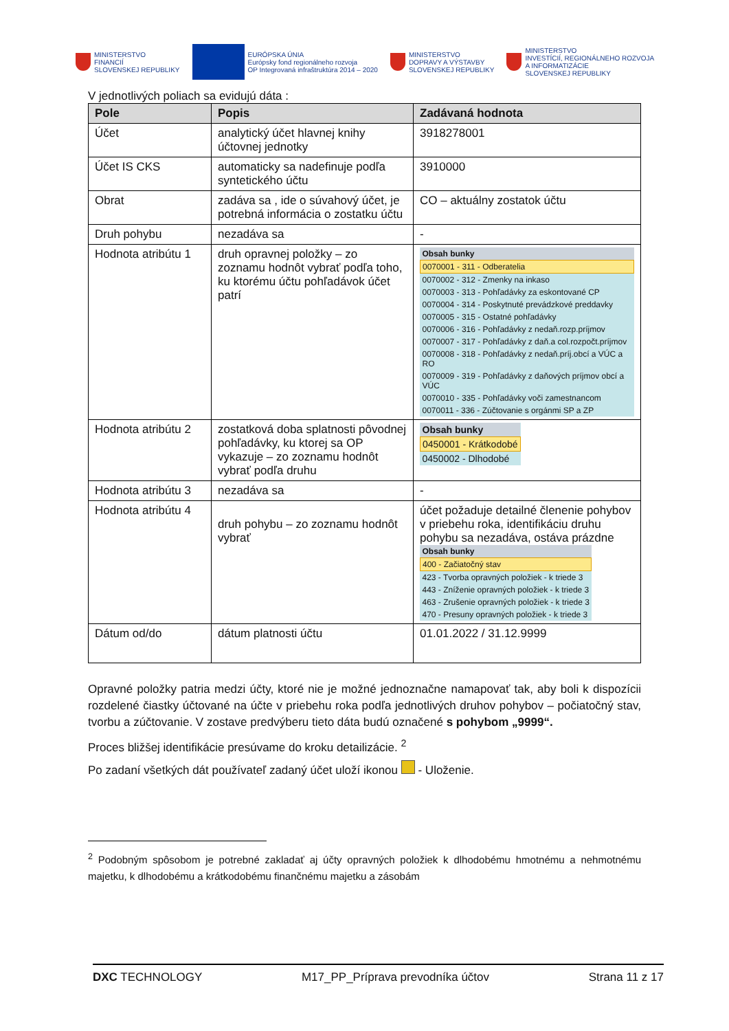MINISTERSTVO
FINANCIÍ
SLOVENSKEJ REPUBLIKY
EURÓPSKA ÚNIA
Európsky fond regionálneho rozvoja
OP Integrovaná infraštruktúra 2014 – 2020
MINISTERSTVO
DOPRAVY A VÝSTAVBY
SLOVENSKEJ REPUBLIKY
MINISTERSTVO
INVESTÍCIÍ, REGIONÁLNEHO ROZVOJA
A INFORMATIZÁCIE
SLOVENSKEJ REPUBLIKY
V jednotlivých poliach sa evidujú dáta :
| Pole | Popis | Zadávaná hodnota |
| --- | --- | --- |
| Účet | analytický účet hlavnej knihy účtovnej jednotky | 3918278001 |
| Účet IS CKS | automaticky sa nadefinuje podľa syntetického účtu | 3910000 |
| Obrat | zadáva sa , ide o súvahový účet, je potrebná informácia o zostatku účtu | CO – aktuálny zostatok účtu |
| Druh pohybu | nezadáva sa | - |
| Hodnota atribútu 1 | druh opravnej položky – zo zoznamu hodnôt vybrať podľa toho, ku ktorému účtu pohľadávok účet patrí | / Obsah bunky / / 0070001 - 311 - Odberatelia / / 0070002 - 312 - Zmenky na inkaso / / 0070003 - 313 - Pohľadávky za eskontované CP / / 0070004 - 314 - Poskytnuté prevádzkové preddavky / / 0070005 - 315 - Ostatné pohľadávky / / 0070006 - 316 - Pohľadávky z nedaň.rozp.príjmov / / 0070007 - 317 - Pohľadávky z daň.a col.rozpočt.príjmov / / 0070008 - 318 - Pohľadávky z nedaň.príj.obcí a VÚC a RO / / 0070009 - 319 - Pohľadávky z daňových príjmov obcí a VÚC / / 0070010 - 335 - Pohľadávky voči zamestnancom / / 0070011 - 336 - Zúčtovanie s orgánmi SP a ZP / |
| Hodnota atribútu 2 | zostatková doba splatnosti pôvodnej pohľadávky, ku ktorej sa OP vykazuje – zo zoznamu hodnôt vybrať podľa druhu | / Obsah bunky / / 0450001 - Krátkodobé / / 0450002 - Dlhodobé / |
| Hodnota atribútu 3 | nezadáva sa | - |
| Hodnota atribútu 4 | druh pohybu – zo zoznamu hodnôt vybrať | účet požaduje detailné členenie pohybov v priebehu roka, identifikáciu druhu pohybu sa nezadáva, ostáva prázdne / Obsah bunky / / 400 - Začiatočný stav / / 423 - Tvorba opravných položiek - k triede 3 / / 443 - Zníženie opravných položiek - k triede 3 / / 463 - Zrušenie opravných položiek - k triede 3 / / 470 - Presuny opravných položiek - k triede 3 / |
| Dátum od/do | dátum platnosti účtu | 01.01.2022 / 31.12.9999 |
Opravné položky patria medzi účty, ktoré nie je možné jednoznačne namapovať tak, aby boli k dispozícii rozdelené čiastky účtované na účte v priebehu roka podľa jednotlivých druhov pohybov – počiatočný stav, tvorbu a zúčtovanie. V zostave predvýberu tieto dáta budú označené s pohybom „9999“.
Proces bližšej identifikácie presúvame do kroku detailizácie. <sup>2</sup>
Po zadaní všetkých dát používateľ zadaný účet uloží ikonou - Uloženie.
<sup>2</sup> Podobným spôsobom je potrebné zakladať aj účty opravných položiek k dlhodobému hmotnému a nehmotnému majetku, k dlhodobému a krátkodobému finančnému majetku a zásobám
DXC TECHNOLOGY M17_PP_Príprava prevodníka účtov Strana 11 z 17